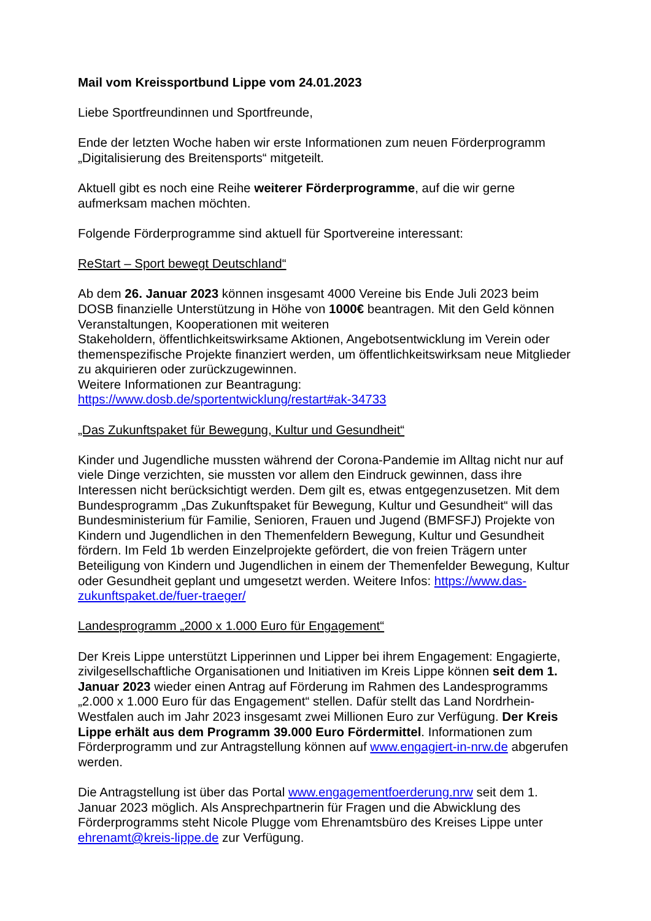Mail vom Kreissportbund Lippe vom 24.01.2023
Liebe Sportfreundinnen und Sportfreunde,
Ende der letzten Woche haben wir erste Informationen zum neuen Förderprogramm „Digitalisierung des Breitensports“ mitgeteilt.
Aktuell gibt es noch eine Reihe weiterer Förderprogramme, auf die wir gerne aufmerksam machen möchten.
Folgende Förderprogramme sind aktuell für Sportvereine interessant:
ReStart – Sport bewegt Deutschland“
Ab dem 26. Januar 2023 können insgesamt 4000 Vereine bis Ende Juli 2023 beim DOSB finanzielle Unterstützung in Höhe von 1000€ beantragen. Mit den Geld können Veranstaltungen, Kooperationen mit weiteren
Stakeholdern, öffentlichkeitswirksame Aktionen, Angebotsentwicklung im Verein oder themenspezifische Projekte finanziert werden, um öffentlichkeitswirksam neue Mitglieder zu akquirieren oder zurückzugewinnen.
Weitere Informationen zur Beantragung:
https://www.dosb.de/sportentwicklung/restart#ak-34733
„Das Zukunftspaket für Bewegung, Kultur und Gesundheit“
Kinder und Jugendliche mussten während der Corona-Pandemie im Alltag nicht nur auf viele Dinge verzichten, sie mussten vor allem den Eindruck gewinnen, dass ihre Interessen nicht berücksichtigt werden. Dem gilt es, etwas entgegenzusetzen. Mit dem Bundesprogramm „Das Zukunftspaket für Bewegung, Kultur und Gesundheit“ will das Bundesministerium für Familie, Senioren, Frauen und Jugend (BMFSFJ) Projekte von Kindern und Jugendlichen in den Themenfeldern Bewegung, Kultur und Gesundheit fördern. Im Feld 1b werden Einzelprojekte gefördert, die von freien Trägern unter Beteiligung von Kindern und Jugendlichen in einem der Themenfelder Bewegung, Kultur oder Gesundheit geplant und umgesetzt werden. Weitere Infos: https://www.das-zukunftspaket.de/fuer-traeger/
Landesprogramm „2000 x 1.000 Euro für Engagement“
Der Kreis Lippe unterstützt Lipperinnen und Lipper bei ihrem Engagement: Engagierte, zivilgesellschaftliche Organisationen und Initiativen im Kreis Lippe können seit dem 1. Januar 2023 wieder einen Antrag auf Förderung im Rahmen des Landesprogramms „2.000 x 1.000 Euro für das Engagement“ stellen. Dafür stellt das Land Nordrhein-Westfalen auch im Jahr 2023 insgesamt zwei Millionen Euro zur Verfügung. Der Kreis Lippe erhält aus dem Programm 39.000 Euro Fördermittel. Informationen zum Förderprogramm und zur Antragstellung können auf www.engagiert-in-nrw.de abgerufen werden.
Die Antragstellung ist über das Portal www.engagementfoerderung.nrw seit dem 1. Januar 2023 möglich. Als Ansprechpartnerin für Fragen und die Abwicklung des Förderprogramms steht Nicole Plugge vom Ehrenamtsbüro des Kreises Lippe unter ehrenamt@kreis-lippe.de zur Verfügung.